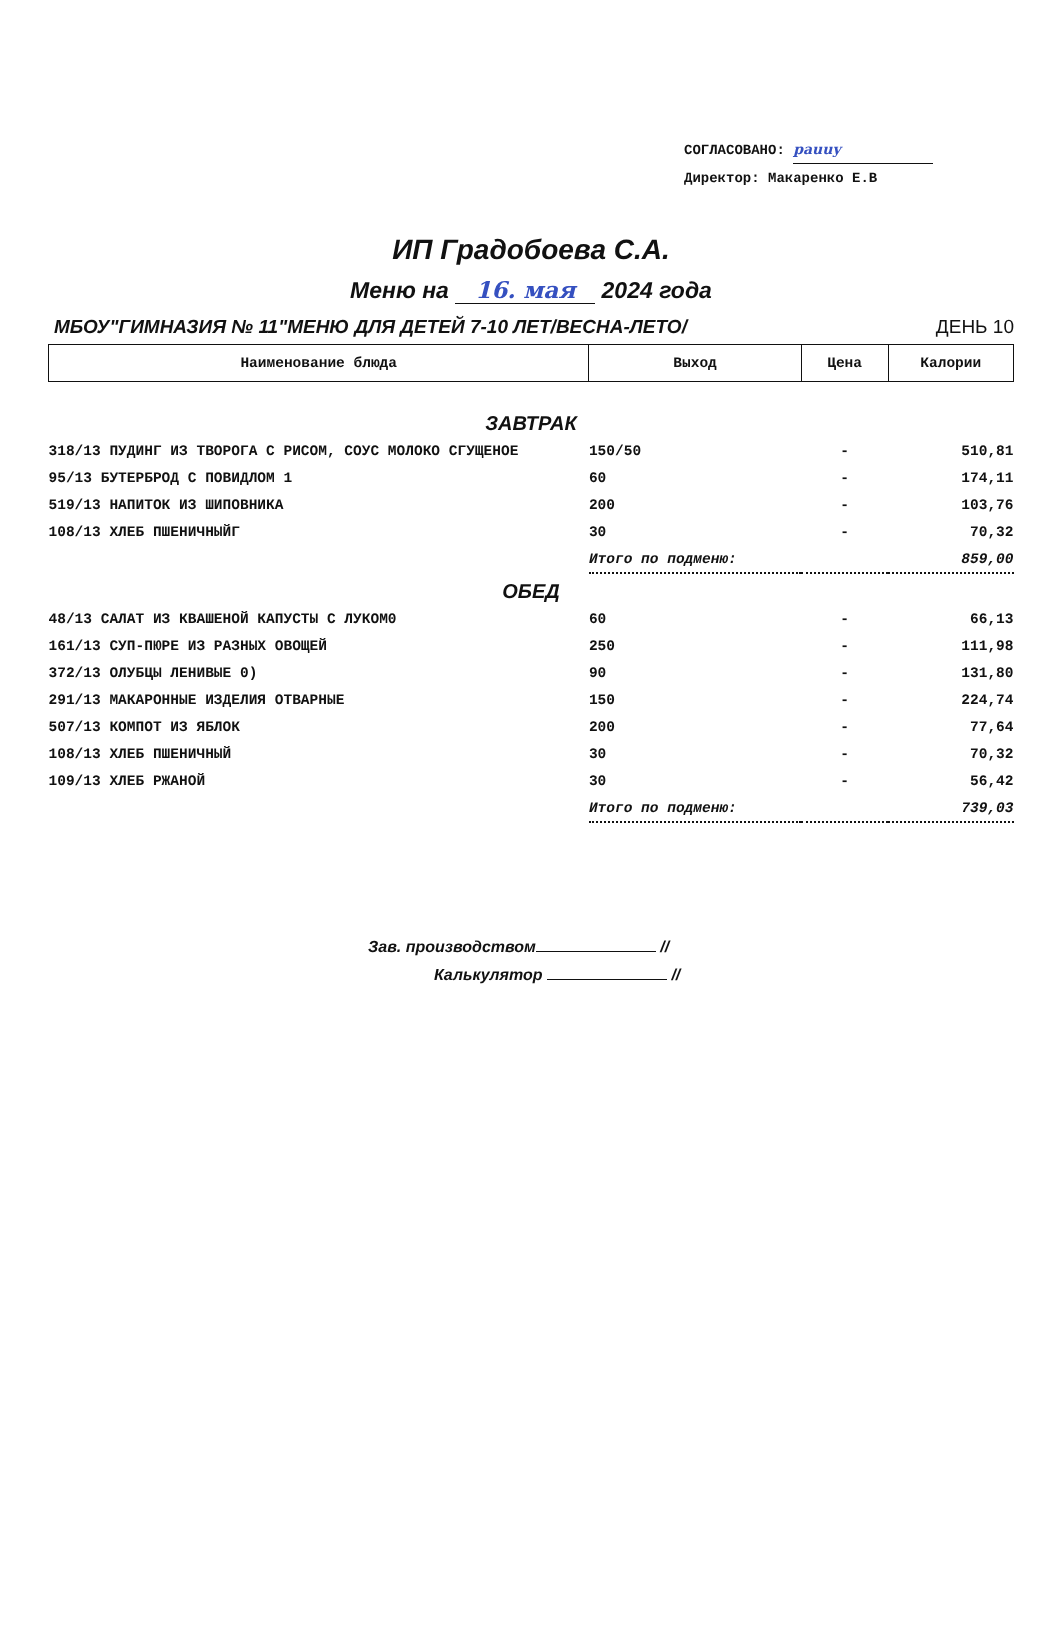СОГЛАСОВАНО: pauuy
Директор: Макаренко Е.В
ИП Градобоева С.А.
Меню на 16. мая 2024 года
МБОУ"ГИМНАЗИЯ № 11"МЕНЮ ДЛЯ ДЕТЕЙ 7-10 ЛЕТ/ВЕСНА-ЛЕТО/ ДЕНЬ 10
| Наименование блюда | Выход | Цена | Калории |
| --- | --- | --- | --- |
| ЗАВТРАК | | | |
| 318/13 ПУДИНГ ИЗ ТВОРОГА С РИСОМ, СОУС МОЛОКО СГУЩЕНОЕ | 150/50 | - | 510,81 |
| 95/13 БУТЕРБРОД С ПОВИДЛОМ 1 | 60 | - | 174,11 |
| 519/13 НАПИТОК ИЗ ШИПОВНИКА | 200 | - | 103,76 |
| 108/13 ХЛЕБ ПШЕНИЧНЫЙГ | 30 | - | 70,32 |
| | Итого по подменю: | | 859,00 |
| ОБЕД | | | |
| 48/13 САЛАТ ИЗ КВАШЕНОЙ КАПУСТЫ С ЛУКОМ0 | 60 | - | 66,13 |
| 161/13 СУП-ПЮРЕ ИЗ РАЗНЫХ ОВОЩЕЙ | 250 | - | 111,98 |
| 372/13 ОЛУБЦЫ ЛЕНИВЫЕ 0) | 90 | - | 131,80 |
| 291/13 МАКАРОННЫЕ ИЗДЕЛИЯ ОТВАРНЫЕ | 150 | - | 224,74 |
| 507/13 КОМПОТ ИЗ ЯБЛОК | 200 | - | 77,64 |
| 108/13 ХЛЕБ ПШЕНИЧНЫЙ | 30 | - | 70,32 |
| 109/13 ХЛЕБ РЖАНОЙ | 30 | - | 56,42 |
| | Итого по подменю: | | 739,03 |
Зав. производством //
Калькулятор //